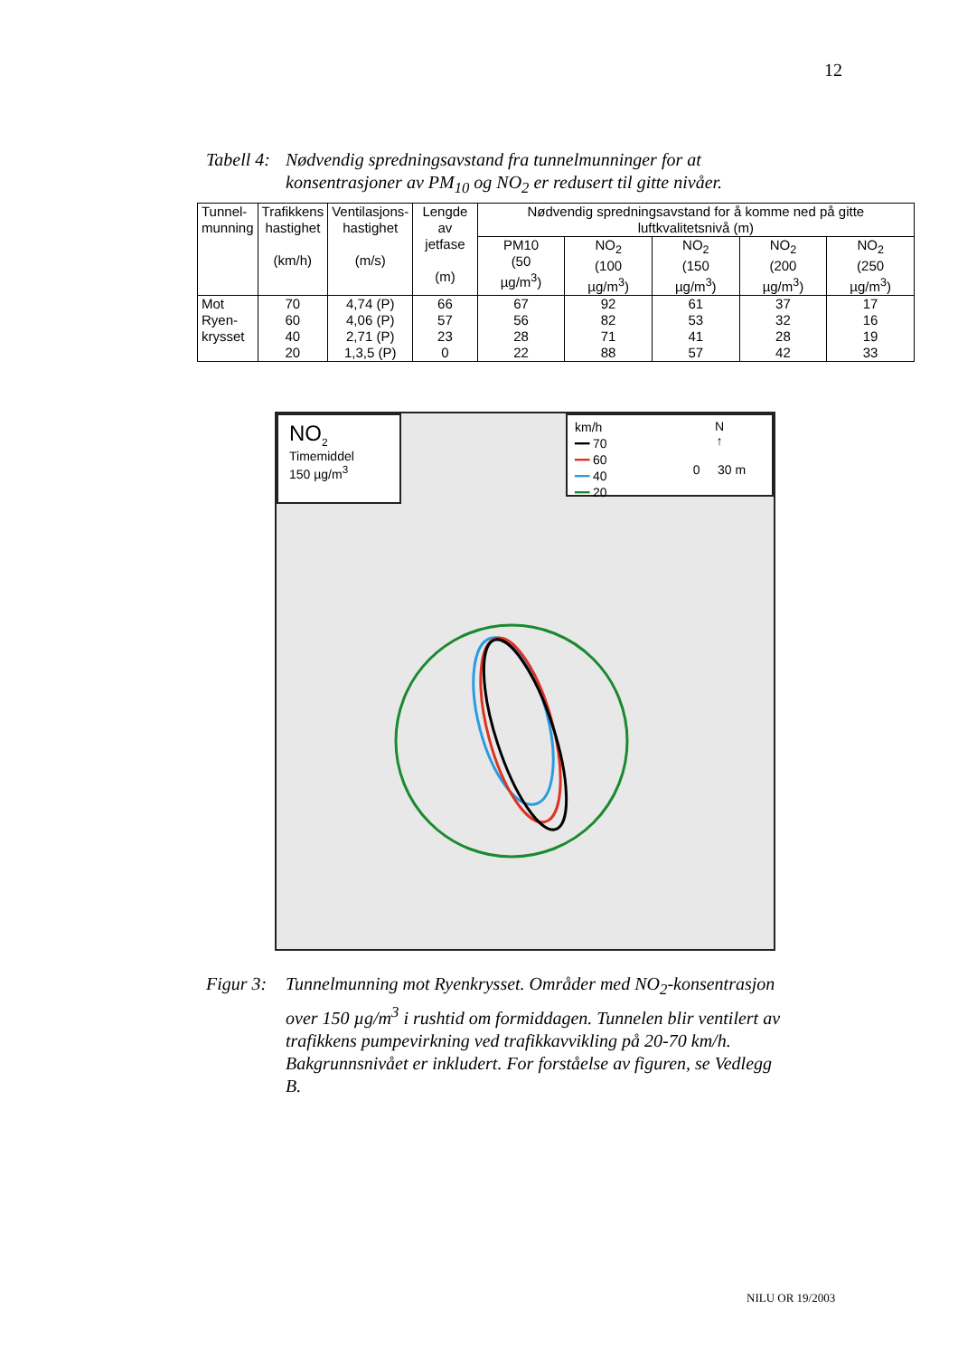12
Tabell 4: Nødvendig spredningsavstand fra tunnelmunninger for at konsentrasjoner av PM<sub>10</sub> og NO<sub>2</sub> er redusert til gitte nivåer.
| Tunnel- munning | Trafikkens hastighet (km/h) | Ventilasjons- hastighet (m/s) | Lengde av jetfase (m) | Nødvendig spredningsavstand for å komme ned på gitte luftkvalitetsnivå (m) | | | | |
| --- | --- | --- | --- | --- | --- | --- | --- | --- |
| | | | | PM10 (50 µg/m<sup>3</sup>) | NO<sub>2</sub> (100 µg/m<sup>3</sup>) | NO<sub>2</sub> (150 µg/m<sup>3</sup>) | NO<sub>2</sub> (200 µg/m<sup>3</sup>) | NO<sub>2</sub> (250 µg/m<sup>3</sup>) |
| Mot | 70 | 4,74 (P) | 66 | 67 | 92 | 61 | 37 | 17 |
| Ryen- | 60 | 4,06 (P) | 57 | 56 | 82 | 53 | 32 | 16 |
| krysset | 40 | 2,71 (P) | 23 | 28 | 71 | 41 | 28 | 19 |
| | 20 | 1,3,5 (P) | 0 | 22 | 88 | 57 | 42 | 33 |
NO<sub>2</sub>
Timemiddel
150 µg/m<sup>3</sup>
km/h
━━ 70
━━ 60
━━ 40
━━ 20
N
↑
0 30 m
Figur 3: Tunnelmunning mot Ryenkrysset. Områder med NO<sub>2</sub>-konsentrasjon over 150 µg/m<sup>3</sup> i rushtid om formiddagen. Tunnelen blir ventilert av trafikkens pumpevirkning ved trafikkavvikling på 20-70 km/h. Bakgrunnsnivået er inkludert. For forståelse av figuren, se Vedlegg B.
NILU OR 19/2003